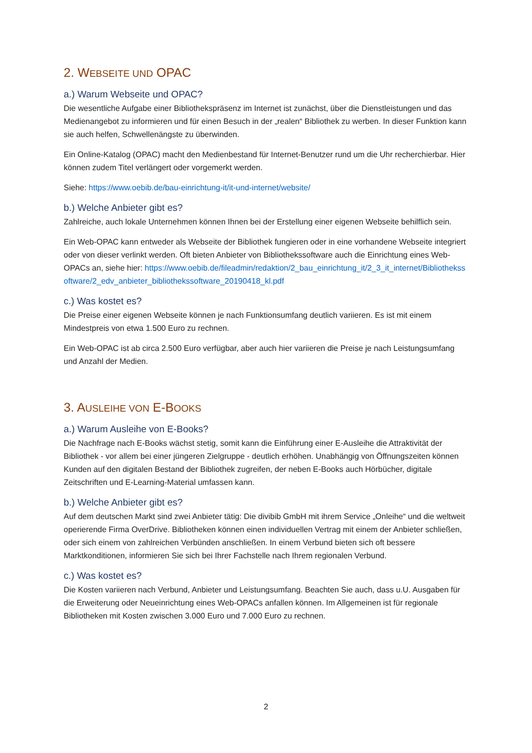2. WEBSEITE UND OPAC
a.) Warum Webseite und OPAC?
Die wesentliche Aufgabe einer Bibliothekspräsenz im Internet ist zunächst, über die Dienstleistungen und das Medienangebot zu informieren und für einen Besuch in der „realen“ Bibliothek zu werben. In dieser Funktion kann sie auch helfen, Schwellenängste zu überwinden.
Ein Online-Katalog (OPAC) macht den Medienbestand für Internet-Benutzer rund um die Uhr recherchierbar. Hier können zudem Titel verlängert oder vorgemerkt werden.
Siehe: https://www.oebib.de/bau-einrichtung-it/it-und-internet/website/
b.) Welche Anbieter gibt es?
Zahlreiche, auch lokale Unternehmen können Ihnen bei der Erstellung einer eigenen Webseite behilflich sein.
Ein Web-OPAC kann entweder als Webseite der Bibliothek fungieren oder in eine vorhandene Webseite integriert oder von dieser verlinkt werden. Oft bieten Anbieter von Bibliothekssoftware auch die Einrichtung eines Web-OPACs an, siehe hier: https://www.oebib.de/fileadmin/redaktion/2_bau_einrichtung_it/2_3_it_internet/Bibliothekssoftware/2_edv_anbieter_bibliothekssoftware_20190418_kl.pdf
c.) Was kostet es?
Die Preise einer eigenen Webseite können je nach Funktionsumfang deutlich variieren. Es ist mit einem Mindestpreis von etwa 1.500 Euro zu rechnen.
Ein Web-OPAC ist ab circa 2.500 Euro verfügbar, aber auch hier variieren die Preise je nach Leistungsumfang und Anzahl der Medien.
3. AUSLEIHE VON E-BOOKS
a.) Warum Ausleihe von E-Books?
Die Nachfrage nach E-Books wächst stetig, somit kann die Einführung einer E-Ausleihe die Attraktivität der Bibliothek - vor allem bei einer jüngeren Zielgruppe - deutlich erhöhen. Unabhängig von Öffnungszeiten können Kunden auf den digitalen Bestand der Bibliothek zugreifen, der neben E-Books auch Hörbücher, digitale Zeitschriften und E-Learning-Material umfassen kann.
b.) Welche Anbieter gibt es?
Auf dem deutschen Markt sind zwei Anbieter tätig: Die divibib GmbH mit ihrem Service „Onleihe“ und die weltweit operierende Firma OverDrive. Bibliotheken können einen individuellen Vertrag mit einem der Anbieter schließen, oder sich einem von zahlreichen Verbünden anschließen. In einem Verbund bieten sich oft bessere Marktkonditionen, informieren Sie sich bei Ihrer Fachstelle nach Ihrem regionalen Verbund.
c.) Was kostet es?
Die Kosten variieren nach Verbund, Anbieter und Leistungsumfang. Beachten Sie auch, dass u.U. Ausgaben für die Erweiterung oder Neueinrichtung eines Web-OPACs anfallen können. Im Allgemeinen ist für regionale Bibliotheken mit Kosten zwischen 3.000 Euro und 7.000 Euro zu rechnen.
2